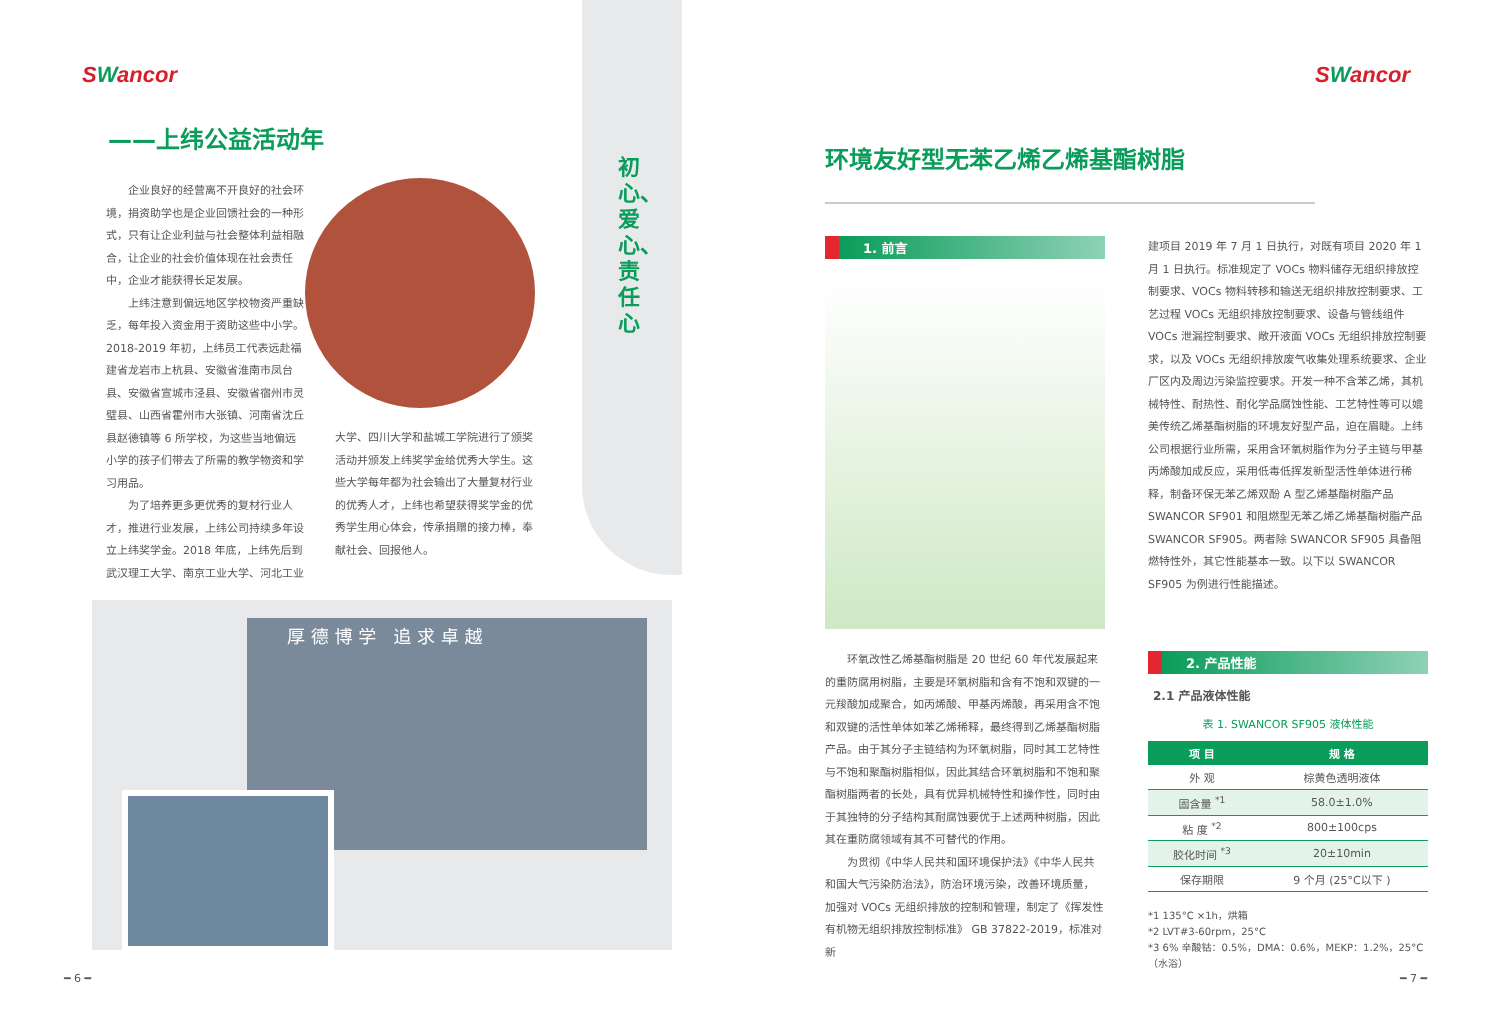SWancor
——上纬公益活动年
初心、爱心、责任心
企业良好的经营离不开良好的社会环境，捐资助学也是企业回馈社会的一种形式，只有让企业利益与社会整体利益相融合，让企业的社会价值体现在社会责任中，企业才能获得长足发展。
上纬注意到偏远地区学校物资严重缺乏，每年投入资金用于资助这些中小学。2018-2019 年初，上纬员工代表远赴福建省龙岩市上杭县、安徽省淮南市凤台县、安徽省宣城市泾县、安徽省宿州市灵璧县、山西省霍州市大张镇、河南省沈丘县赵德镇等 6 所学校，为这些当地偏远小学的孩子们带去了所需的教学物资和学习用品。
为了培养更多更优秀的复材行业人才，推进行业发展，上纬公司持续多年设立上纬奖学金。2018 年底，上纬先后到武汉理工大学、南京工业大学、河北工业
大学、四川大学和盐城工学院进行了颁奖活动并颁发上纬奖学金给优秀大学生。这些大学每年都为社会输出了大量复材行业的优秀人才，上纬也希望获得奖学金的优秀学生用心体会，传承捐赠的接力棒，奉献社会、回报他人。
厚 德 博 学 追 求 卓 越
━ 6 ━
SWancor
环境友好型无苯乙烯乙烯基酯树脂
1. 前言
环氧改性乙烯基酯树脂是 20 世纪 60 年代发展起来的重防腐用树脂，主要是环氧树脂和含有不饱和双键的一元羧酸加成聚合，如丙烯酸、甲基丙烯酸，再采用含不饱和双键的活性单体如苯乙烯稀释，最终得到乙烯基酯树脂产品。由于其分子主链结构为环氧树脂，同时其工艺特性与不饱和聚酯树脂相似，因此其结合环氧树脂和不饱和聚酯树脂两者的长处，具有优异机械特性和操作性，同时由于其独特的分子结构其耐腐蚀要优于上述两种树脂，因此其在重防腐领域有其不可替代的作用。
为贯彻《中华人民共和国环境保护法》《中华人民共和国大气污染防治法》，防治环境污染，改善环境质量，加强对 VOCs 无组织排放的控制和管理，制定了《挥发性有机物无组织排放控制标准》 GB 37822-2019，标准对新
建项目 2019 年 7 月 1 日执行，对既有项目 2020 年 1 月 1 日执行。标准规定了 VOCs 物料储存无组织排放控制要求、VOCs 物料转移和输送无组织排放控制要求、工艺过程 VOCs 无组织排放控制要求、设备与管线组件 VOCs 泄漏控制要求、敞开液面 VOCs 无组织排放控制要求，以及 VOCs 无组织排放废气收集处理系统要求、企业厂区内及周边污染监控要求。开发一种不含苯乙烯，其机械特性、耐热性、耐化学品腐蚀性能、工艺特性等可以媲美传统乙烯基酯树脂的环境友好型产品，迫在眉睫。上纬公司根据行业所需，采用含环氧树脂作为分子主链与甲基丙烯酸加成反应，采用低毒低挥发新型活性单体进行稀释，制备环保无苯乙烯双酚 A 型乙烯基酯树脂产品 SWANCOR SF901 和阻燃型无苯乙烯乙烯基酯树脂产品 SWANCOR SF905。两者除 SWANCOR SF905 具备阻燃特性外，其它性能基本一致。以下以 SWANCOR SF905 为例进行性能描述。
2. 产品性能
2.1 产品液体性能
表 1. SWANCOR SF905 液体性能
| 项 目 | 规 格 |
| --- | --- |
| 外 观 | 棕黄色透明液体 |
| 固含量 <sup>*1</sup> | 58.0±1.0% |
| 粘 度 <sup>*2</sup> | 800±100cps |
| 胶化时间 <sup>*3</sup> | 20±10min |
| 保存期限 | 9 个月 (25°C以下 ) |
*1 135°C ×1h，烘箱
*2 LVT#3-60rpm，25°C
*3 6% 辛酸钴：0.5%，DMA：0.6%，MEKP：1.2%，25°C（水浴）
━ 7 ━